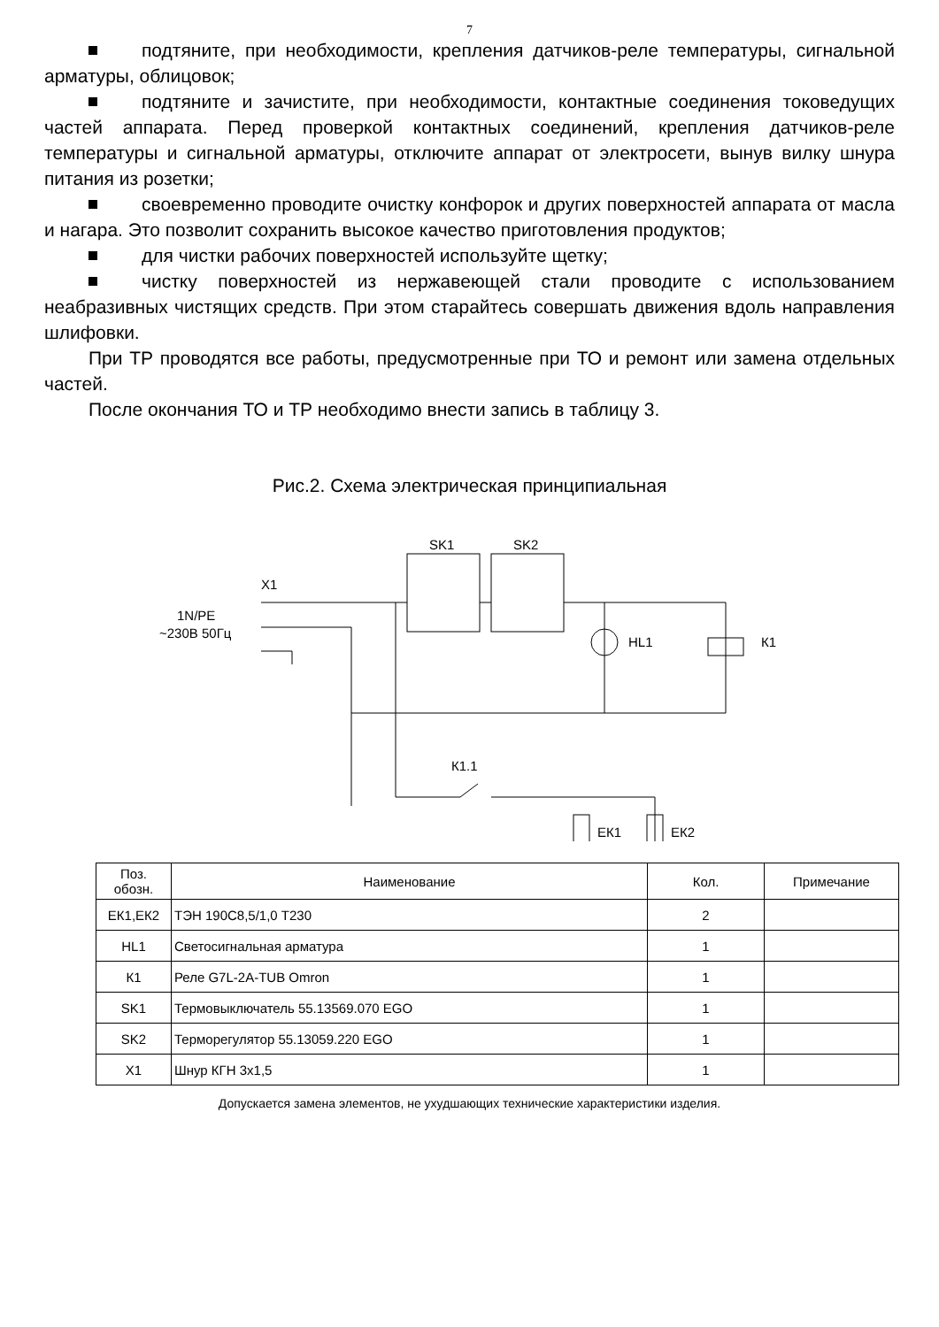7
подтяните, при необходимости, крепления датчиков-реле температуры, сигнальной арматуры, облицовок;
подтяните и зачистите, при необходимости, контактные соединения токоведущих частей аппарата. Перед проверкой контактных соединений, крепления датчиков-реле температуры и сигнальной арматуры, отключите аппарат от электросети, вынув вилку шнура питания из розетки;
своевременно проводите очистку конфорок и других поверхностей аппарата от масла и нагара. Это позволит сохранить высокое качество приготовления продуктов;
для чистки рабочих поверхностей используйте щетку;
чистку поверхностей из нержавеющей стали проводите с использованием неабразивных чистящих средств. При этом старайтесь совершать движения вдоль направления шлифовки.
При ТР проводятся все работы, предусмотренные при ТО и ремонт или замена отдельных частей.
После окончания ТО и ТР необходимо внести запись в таблицу 3.
Рис.2. Схема электрическая принципиальная
X1
1N/PE
~230В 50Гц
SK1
SK2
HL1
К1
К1.1
ЕК1
ЕК2
| Поз. обозн. | Наименование | Кол. | Примечание |
| --- | --- | --- | --- |
| ЕК1,ЕК2 | ТЭН 190С8,5/1,0 Т230 | 2 | |
| HL1 | Светосигнальная арматура | 1 | |
| К1 | Реле G7L-2A-TUB Omron | 1 | |
| SK1 | Термовыключатель 55.13569.070 EGO | 1 | |
| SK2 | Терморегулятор 55.13059.220 EGO | 1 | |
| X1 | Шнур КГН 3х1,5 | 1 | |
Допускается замена элементов, не ухудшающих технические характеристики изделия.